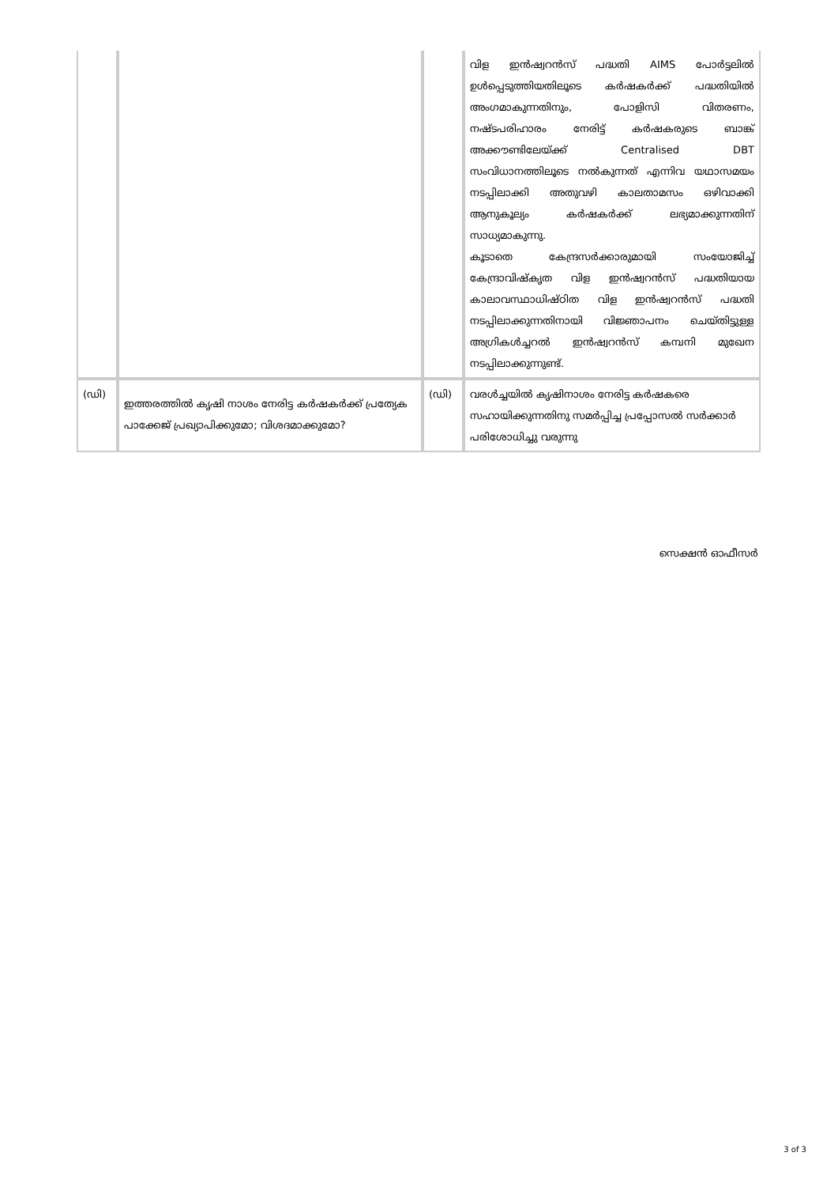| | | | വിള ഇൻഷ്വറൻസ് പദ്ധതി AIMS പോർട്ടലിൽ ഉൾപ്പെടുത്തിയതിലൂടെ കർഷകർക്ക് പദ്ധതിയിൽ അംഗമാകുന്നതിനും, പോളിസി വിതരണം, നഷ്ടപരിഹാരം നേരിട്ട് കർഷകരുടെ ബാങ്ക് അക്കൗണ്ടിലേയ്ക്ക് Centralised DBT സംവിധാനത്തിലൂടെ നൽകുന്നത് എന്നിവ യഥാസമയം നടപ്പിലാക്കി അതുവഴി കാലതാമസം ഒഴിവാക്കി ആനുകൂല്യം കർഷകർക്ക് ലഭ്യമാക്കുന്നതിന് സാധ്യമാകുന്നു. കൂടാതെ കേന്ദ്രസർക്കാരുമായി സംയോജിച്ച് കേന്ദ്രാവിഷ്കൃത വിള ഇൻഷ്വറൻസ് പദ്ധതിയായ കാലാവസ്ഥാധിഷ്ഠിത വിള ഇൻഷ്വറൻസ് പദ്ധതി നടപ്പിലാക്കുന്നതിനായി വിജ്ഞാപനം ചെയ്തിട്ടുള്ള അഗ്രികൾച്ചറൽ ഇൻഷ്വറൻസ് കമ്പനി മുഖേന നടപ്പിലാക്കുന്നുണ്ട്. |
| (ഡി) | ഇത്തരത്തിൽ കൃഷി നാശം നേരിട്ട കർഷകർക്ക് പ്രത്യേക പാക്കേജ് പ്രഖ്യാപിക്കുമോ; വിശദമാക്കുമോ? | (ഡി) | വരൾച്ചയിൽ കൃഷിനാശം നേരിട്ട കർഷകരെ സഹായിക്കുന്നതിനു സമർപ്പിച്ച പ്രപ്പോസൽ സർക്കാർ പരിശോധിച്ചു വരുന്നു |
സെക്ഷൻ ഓഫീസർ
3 of 3